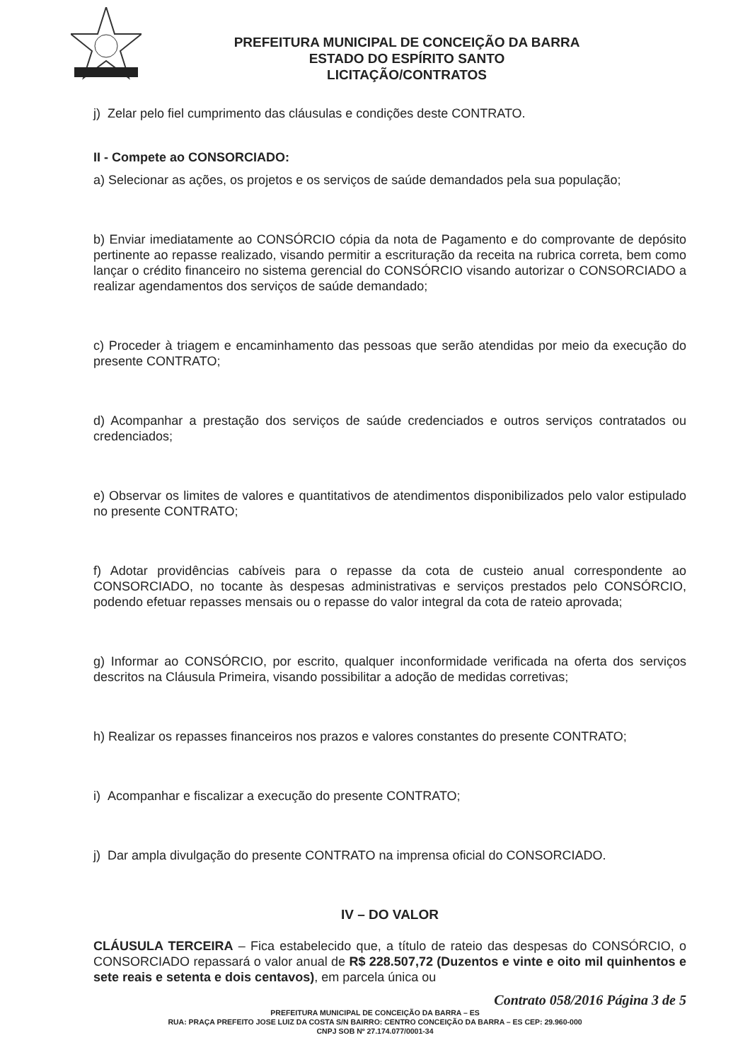PREFEITURA MUNICIPAL DE CONCEIÇÃO DA BARRA
ESTADO DO ESPÍRITO SANTO
LICITAÇÃO/CONTRATOS
j) Zelar pelo fiel cumprimento das cláusulas e condições deste CONTRATO.
II - Compete ao CONSORCIADO:
a) Selecionar as ações, os projetos e os serviços de saúde demandados pela sua população;
b) Enviar imediatamente ao CONSÓRCIO cópia da nota de Pagamento e do comprovante de depósito pertinente ao repasse realizado, visando permitir a escrituração da receita na rubrica correta, bem como lançar o crédito financeiro no sistema gerencial do CONSÓRCIO visando autorizar o CONSORCIADO a realizar agendamentos dos serviços de saúde demandado;
c) Proceder à triagem e encaminhamento das pessoas que serão atendidas por meio da execução do presente CONTRATO;
d) Acompanhar a prestação dos serviços de saúde credenciados e outros serviços contratados ou credenciados;
e) Observar os limites de valores e quantitativos de atendimentos disponibilizados pelo valor estipulado no presente CONTRATO;
f) Adotar providências cabíveis para o repasse da cota de custeio anual correspondente ao CONSORCIADO, no tocante às despesas administrativas e serviços prestados pelo CONSÓRCIO, podendo efetuar repasses mensais ou o repasse do valor integral da cota de rateio aprovada;
g) Informar ao CONSÓRCIO, por escrito, qualquer inconformidade verificada na oferta dos serviços descritos na Cláusula Primeira, visando possibilitar a adoção de medidas corretivas;
h) Realizar os repasses financeiros nos prazos e valores constantes do presente CONTRATO;
i) Acompanhar e fiscalizar a execução do presente CONTRATO;
j) Dar ampla divulgação do presente CONTRATO na imprensa oficial do CONSORCIADO.
IV – DO VALOR
CLÁUSULA TERCEIRA – Fica estabelecido que, a título de rateio das despesas do CONSÓRCIO, o CONSORCIADO repassará o valor anual de R$ 228.507,72 (Duzentos e vinte e oito mil quinhentos e sete reais e setenta e dois centavos), em parcela única ou
Contrato 058/2016 Página 3 de 5
PREFEITURA MUNICIPAL DE CONCEIÇÃO DA BARRA – ES
RUA: PRAÇA PREFEITO JOSE LUIZ DA COSTA S/N BAIRRO: CENTRO CONCEIÇÃO DA BARRA – ES CEP: 29.960-000
CNPJ SOB Nº 27.174.077/0001-34